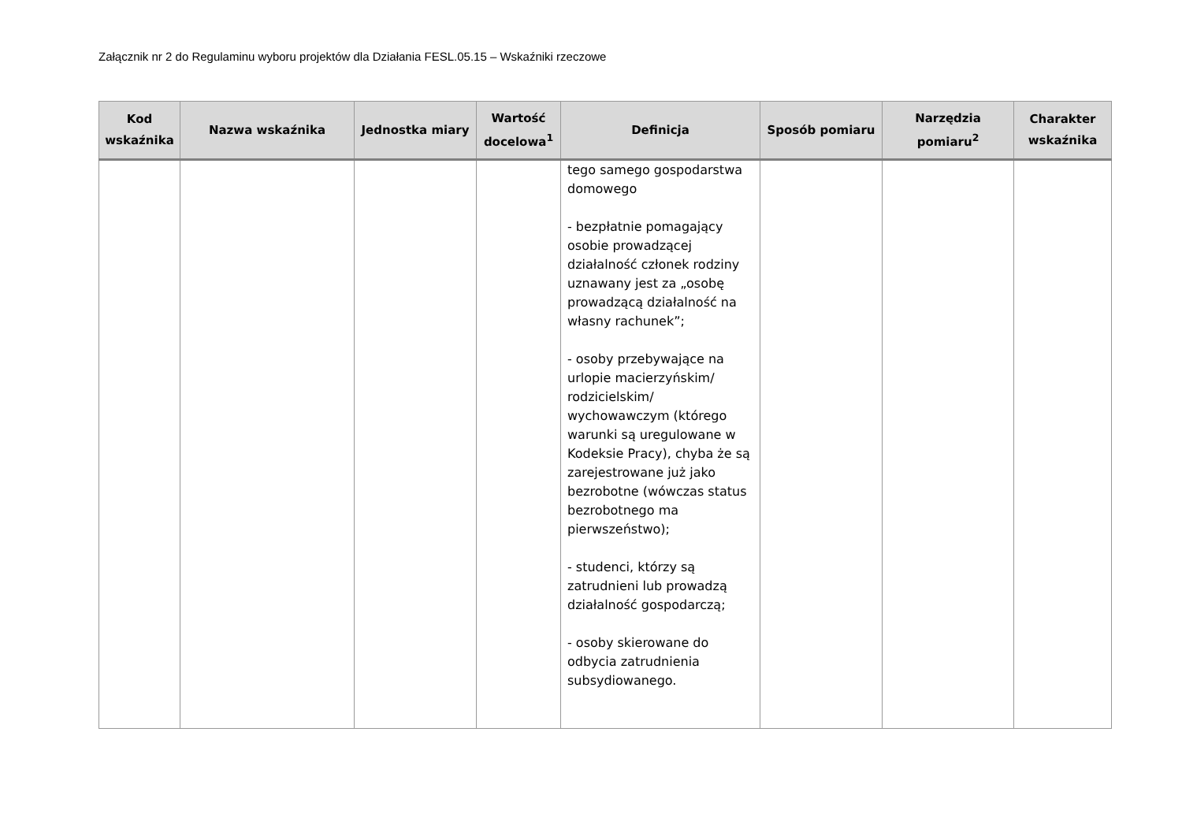Załącznik nr 2 do Regulaminu wyboru projektów dla Działania FESL.05.15 – Wskaźniki rzeczowe
| Kod wskaźnika | Nazwa wskaźnika | Jednostka miary | Wartość docelowa<sup>1</sup> | Definicja | Sposób pomiaru | Narzędzia pomiaru<sup>2</sup> | Charakter wskaźnika |
| --- | --- | --- | --- | --- | --- | --- | --- |
| | | | | tego samego gospodarstwa domowego - bezpłatnie pomagający osobie prowadzącej działalność członek rodziny uznawany jest za „osobę prowadzącą działalność na własny rachunek”; - osoby przebywające na urlopie macierzyńskim/ rodzicielskim/ wychowawczym (którego warunki są uregulowane w Kodeksie Pracy), chyba że są zarejestrowane już jako bezrobotne (wówczas status bezrobotnego ma pierwszeństwo); - studenci, którzy są zatrudnieni lub prowadzą działalność gospodarczą; - osoby skierowane do odbycia zatrudnienia subsydiowanego. | | | |